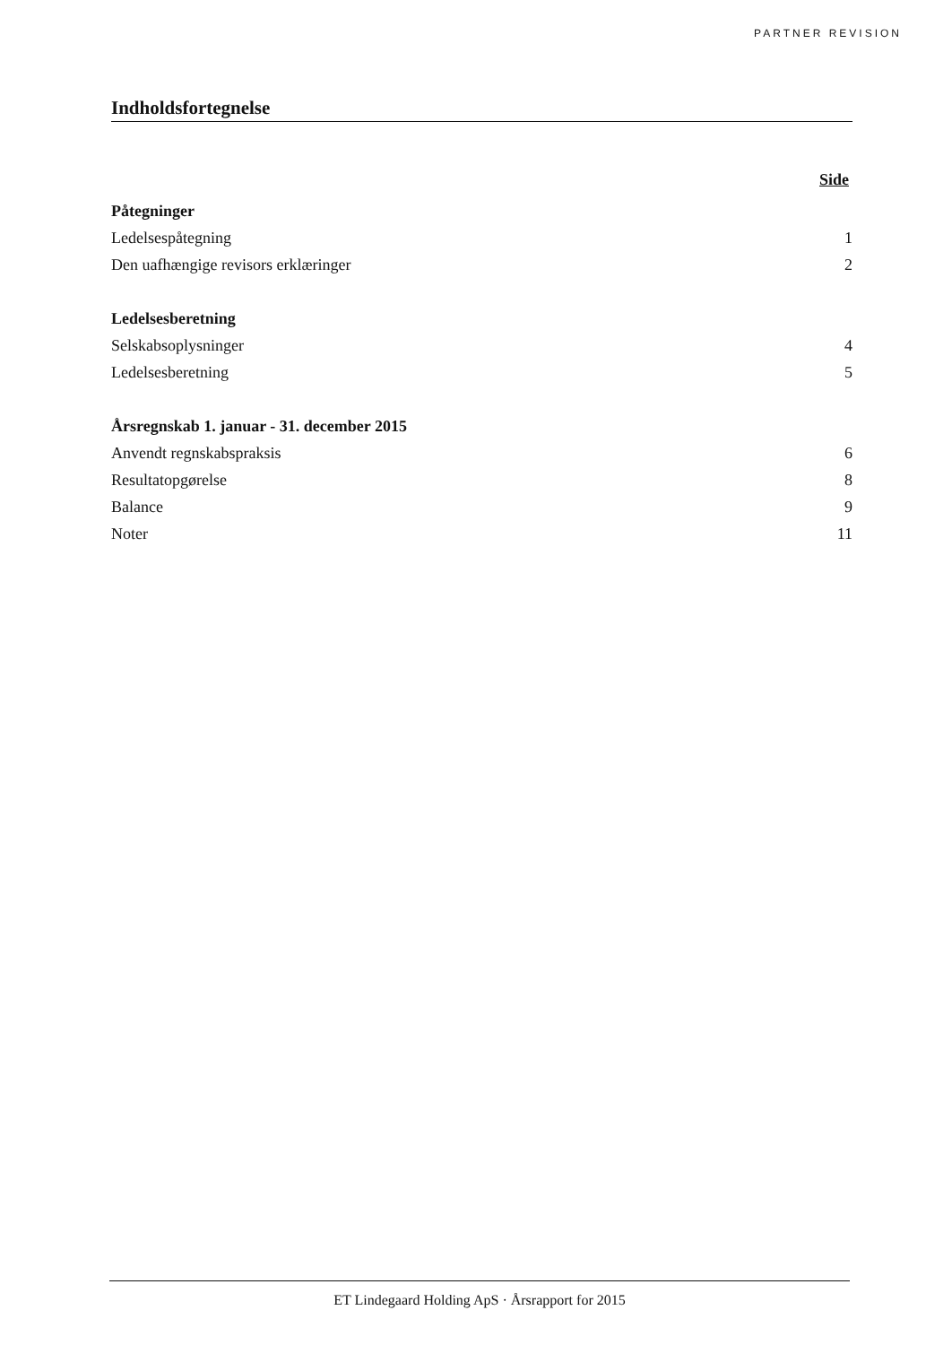PARTNER REVISION
Indholdsfortegnelse
Side
Påtegninger
Ledelsespåtegning 1
Den uafhængige revisors erklæringer 2
Ledelsesberetning
Selskabsoplysninger 4
Ledelsesberetning 5
Årsregnskab 1. januar - 31. december 2015
Anvendt regnskabspraksis 6
Resultatopgørelse 8
Balance 9
Noter 11
ET Lindegaard Holding ApS · Årsrapport for 2015